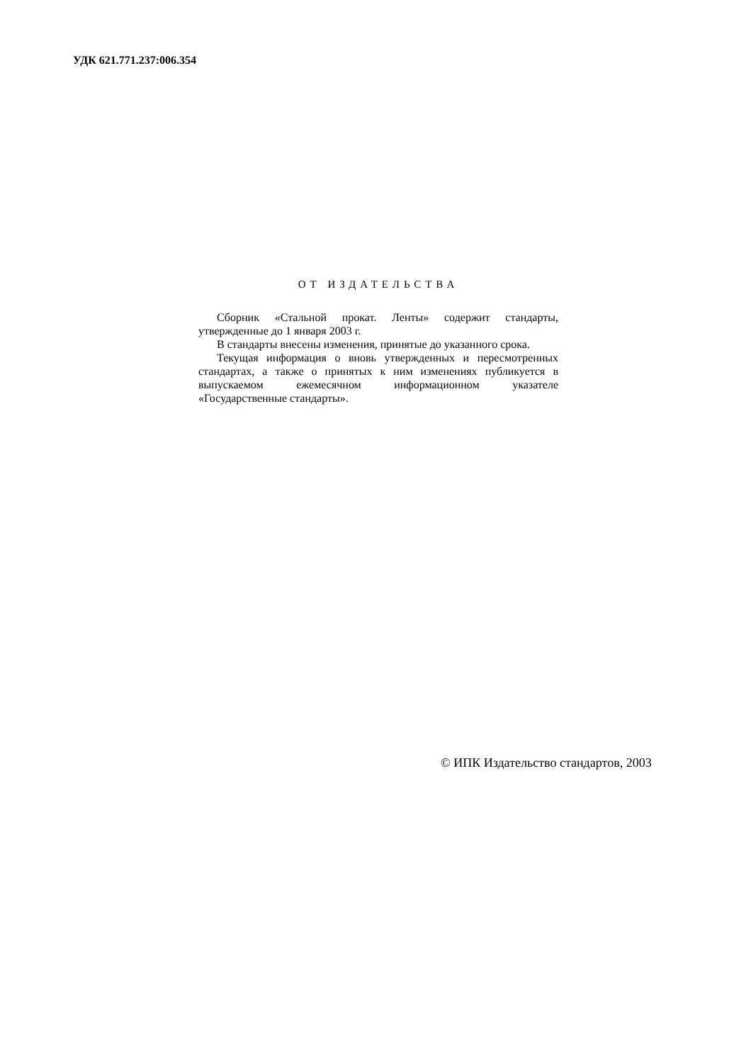УДК 621.771.237:006.354
ОТ ИЗДАТЕЛЬСТВА
Сборник «Стальной прокат. Ленты» содержит стандарты, утвержденные до 1 января 2003 г.
В стандарты внесены изменения, принятые до указанного срока.
Текущая информация о вновь утвержденных и пересмотренных стандартах, а также о принятых к ним изменениях публикуется в выпускаемом ежемесячном информационном указателе «Государственные стандарты».
© ИПК Издательство стандартов, 2003